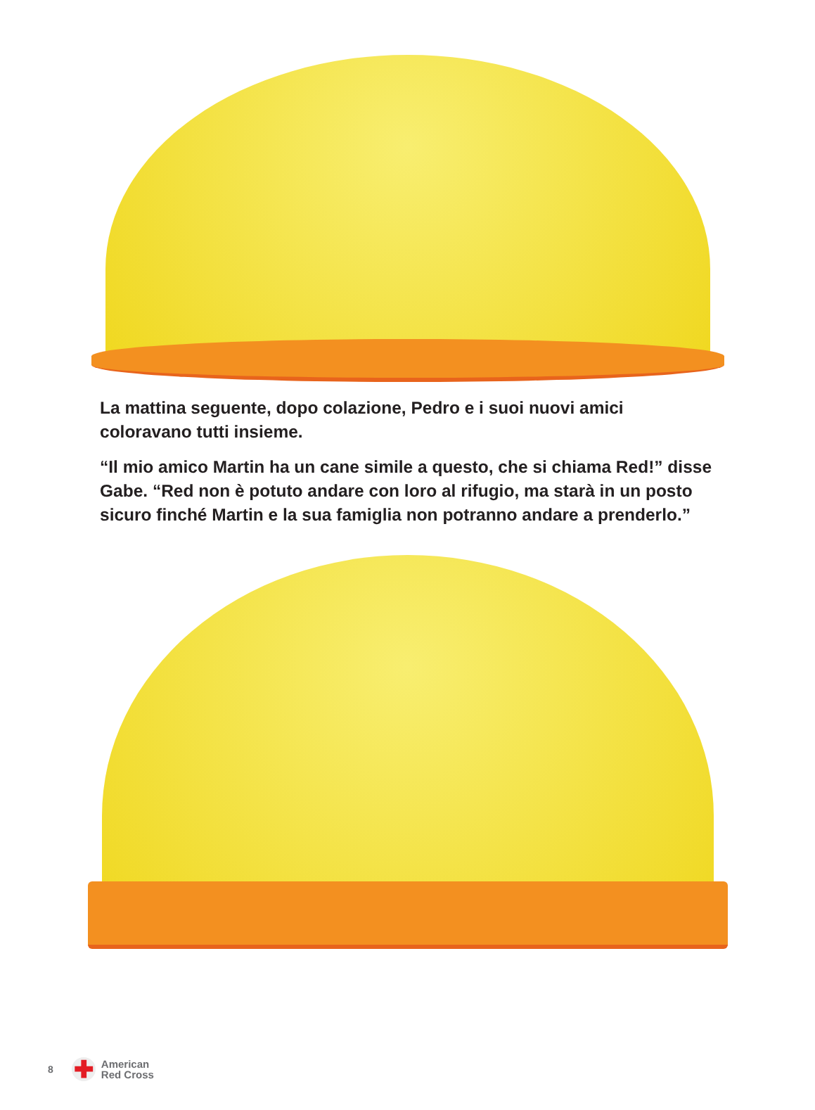La mattina seguente, dopo colazione, Pedro e i suoi nuovi amici coloravano tutti insieme.
“Il mio amico Martin ha un cane simile a questo, che si chiama Red!” disse Gabe. “Red non è potuto andare con loro al rifugio, ma starà in un posto sicuro finché Martin e la sua famiglia non potranno andare a prenderlo.”
8
✚
American
Red Cross